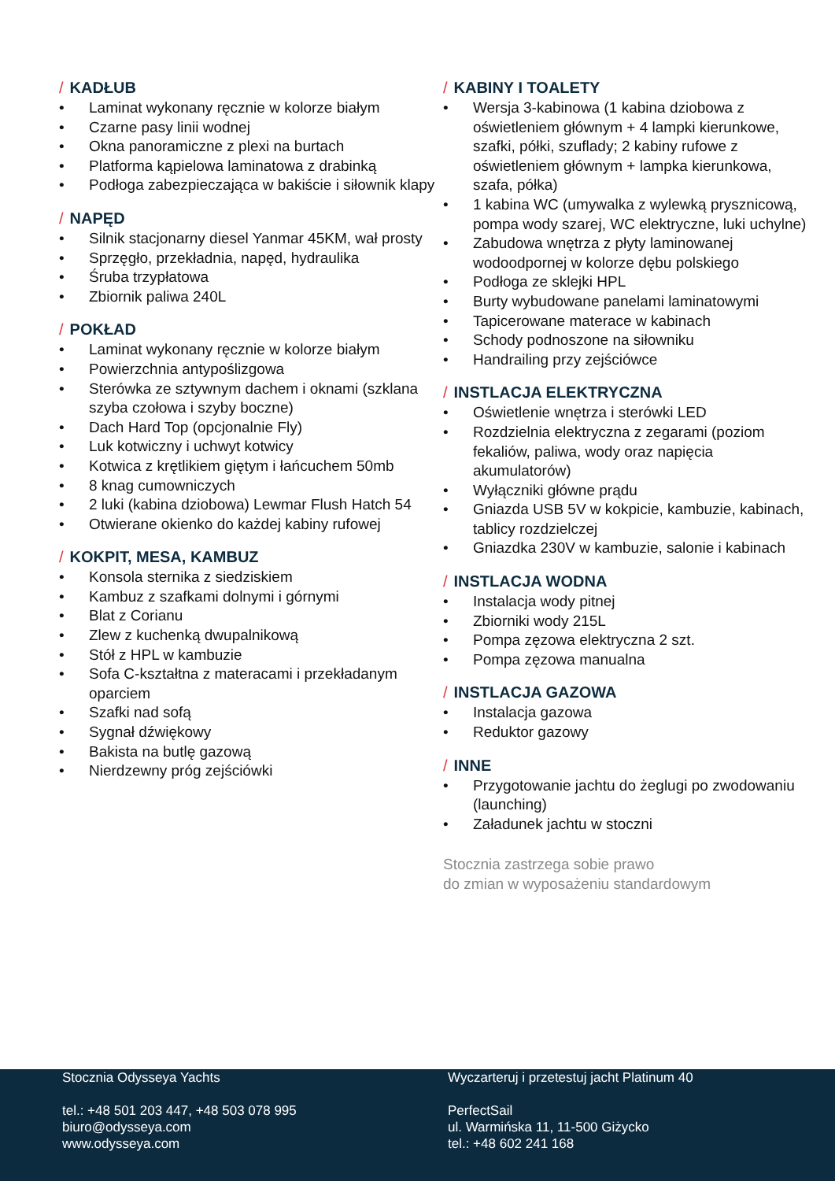/ KADŁUB
• Laminat wykonany ręcznie w kolorze białym
• Czarne pasy linii wodnej
• Okna panoramiczne z plexi na burtach
• Platforma kąpielowa laminatowa z drabinką
• Podłoga zabezpieczająca w bakiście i siłownik klapy
/ NAPĘD
• Silnik stacjonarny diesel Yanmar 45KM, wał prosty
• Sprzęgło, przekładnia, napęd, hydraulika
• Śruba trzypłatowa
• Zbiornik paliwa 240L
/ POKŁAD
• Laminat wykonany ręcznie w kolorze białym
• Powierzchnia antypoślizgowa
• Sterówka ze sztywnym dachem i oknami (szklana szyba czołowa i szyby boczne)
• Dach Hard Top (opcjonalnie Fly)
• Luk kotwiczny i uchwyt kotwicy
• Kotwica z krętlikiem giętym i łańcuchem 50mb
• 8 knag cumowniczych
• 2 luki (kabina dziobowa) Lewmar Flush Hatch 54
• Otwierane okienko do każdej kabiny rufowej
/ KOKPIT, MESA, KAMBUZ
• Konsola sternika z siedziskiem
• Kambuz z szafkami dolnymi i górnymi
• Blat z Corianu
• Zlew z kuchenką dwupalnikową
• Stół z HPL w kambuzie
• Sofa C-kształtna z materacami i przekładanym oparciem
• Szafki nad sofą
• Sygnał dźwiękowy
• Bakista na butlę gazową
• Nierdzewny próg zejściówki
/ KABINY I TOALETY
• Wersja 3-kabinowa (1 kabina dziobowa z oświetleniem głównym + 4 lampki kierunkowe, szafki, półki, szuflady; 2 kabiny rufowe z oświetleniem głównym + lampka kierunkowa, szafa, półka)
• 1 kabina WC (umywalka z wylewką prysznicową, pompa wody szarej, WC elektryczne, luki uchylne)
• Zabudowa wnętrza z płyty laminowanej wodoodpornej w kolorze dębu polskiego
• Podłoga ze sklejki HPL
• Burty wybudowane panelami laminatowymi
• Tapicerowane materace w kabinach
• Schody podnoszone na siłowniku
• Handrailing przy zejściówce
/ INSTLACJA ELEKTRYCZNA
• Oświetlenie wnętrza i sterówki LED
• Rozdzielnia elektryczna z zegarami (poziom fekaliów, paliwa, wody oraz napięcia akumulatorów)
• Wyłączniki główne prądu
• Gniazda USB 5V w kokpicie, kambuzie, kabinach, tablicy rozdzielczej
• Gniazdka 230V w kambuzie, salonie i kabinach
/ INSTLACJA WODNA
• Instalacja wody pitnej
• Zbiorniki wody 215L
• Pompa zęzowa elektryczna 2 szt.
• Pompa zęzowa manualna
/ INSTLACJA GAZOWA
• Instalacja gazowa
• Reduktor gazowy
/ INNE
• Przygotowanie jachtu do żeglugi po zwodowaniu (launching)
• Załadunek jachtu w stoczni
Stocznia zastrzega sobie prawo
do zmian w wyposażeniu standardowym
Stocznia Odysseya Yachts
tel.: +48 501 203 447, +48 503 078 995
biuro@odysseya.com
www.odysseya.com
Wyczarteruj i przetestuj jacht Platinum 40
PerfectSail
ul. Warmińska 11, 11-500 Giżycko
tel.: +48 602 241 168